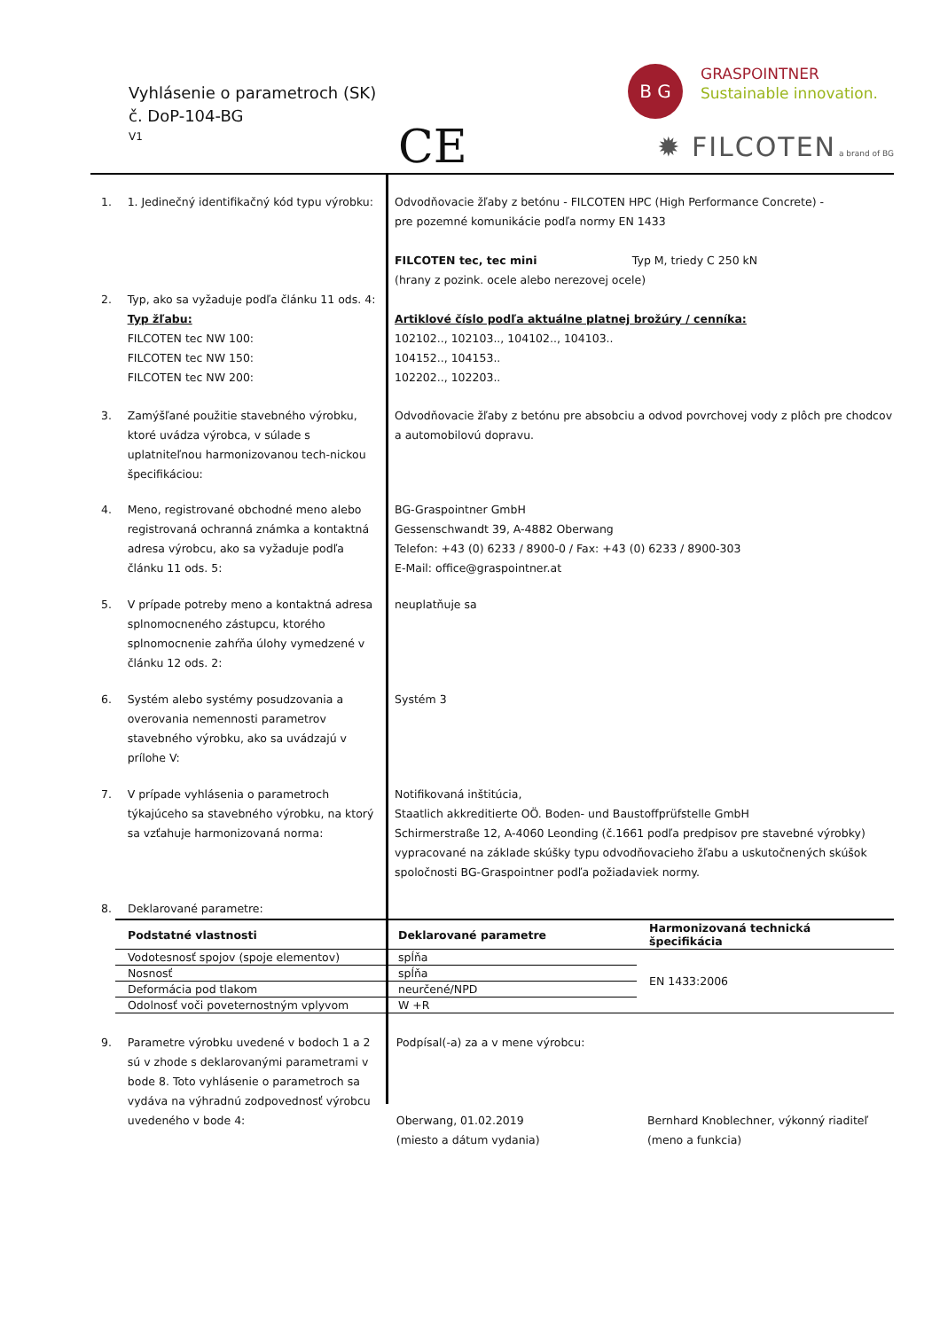Vyhlásenie o parametroch (SK)
č. DoP-104-BG
V1 CE
B G GRASPOINTNER
Sustainable innovation.
✹ FILCOTEN a brand of BG
1. 1. Jedinečný identifikačný kód typu výrobku:
Odvodňovacie žľaby z betónu - FILCOTEN HPC (High Performance Concrete) -
pre pozemné komunikácie podľa normy EN 1433
FILCOTEN tec, tec mini Typ M, triedy C 250 kN
(hrany z pozink. ocele alebo nerezovej ocele)
2. Typ, ako sa vyžaduje podľa článku 11 ods. 4:
Typ žľabu:
FILCOTEN tec NW 100:
FILCOTEN tec NW 150:
FILCOTEN tec NW 200:
Artiklové číslo podľa aktuálne platnej brožúry / cenníka:
102102.., 102103.., 104102.., 104103..
104152.., 104153..
102202.., 102203..
3. Zamýšľané použitie stavebného výrobku, ktoré uvádza výrobca, v súlade s uplatniteľnou harmonizovanou tech-nickou špecifikáciou:
Odvodňovacie žľaby z betónu pre absobciu a odvod povrchovej vody z plôch pre chodcov a automobilovú dopravu.
4. Meno, registrované obchodné meno alebo registrovaná ochranná známka a kontaktná adresa výrobcu, ako sa vyžaduje podľa článku 11 ods. 5:
BG-Graspointner GmbH
Gessenschwandt 39, A-4882 Oberwang
Telefon: +43 (0) 6233 / 8900-0 / Fax: +43 (0) 6233 / 8900-303
E-Mail: office@graspointner.at
5. V prípade potreby meno a kontaktná adresa splnomocneného zástupcu, ktorého splnomocnenie zahŕňa úlohy vymedzené v článku 12 ods. 2:
neuplatňuje sa
6. Systém alebo systémy posudzovania a overovania nemennosti parametrov stavebného výrobku, ako sa uvádzajú v prílohe V:
Systém 3
7. V prípade vyhlásenia o parametroch týkajúceho sa stavebného výrobku, na ktorý sa vzťahuje harmonizovaná norma:
Notifikovaná inštitúcia,
Staatlich akkreditierte OÖ. Boden- und Baustoffprüfstelle GmbH
Schirmerstraße 12, A-4060 Leonding (č.1661 podľa predpisov pre stavebné výrobky)
vypracované na základe skúšky typu odvodňovacieho žľabu a uskutočnených skúšok spoločnosti BG-Graspointner podľa požiadaviek normy.
8. Deklarované parametre:
| Podstatné vlastnosti | Deklarované parametre | Harmonizovaná technická špecifikácia |
| --- | --- | --- |
| Vodotesnosť spojov (spoje elementov) | spĺňa | EN 1433:2006 |
| Nosnosť | spĺňa | |
| Deformácia pod tlakom | neurčené/NPD | |
| Odolnosť voči poveternostným vplyvom | W +R | |
9. Parametre výrobku uvedené v bodoch 1 a 2 sú v zhode s deklarovanými parametrami v bode 8. Toto vyhlásenie o parametroch sa vydáva na výhradnú zodpovednosť výrobcu uvedeného v bode 4:
Podpísal(-a) za a v mene výrobcu:
Oberwang, 01.02.2019
(miesto a dátum vydania)
Bernhard Knoblechner, výkonný riaditeľ
(meno a funkcia)